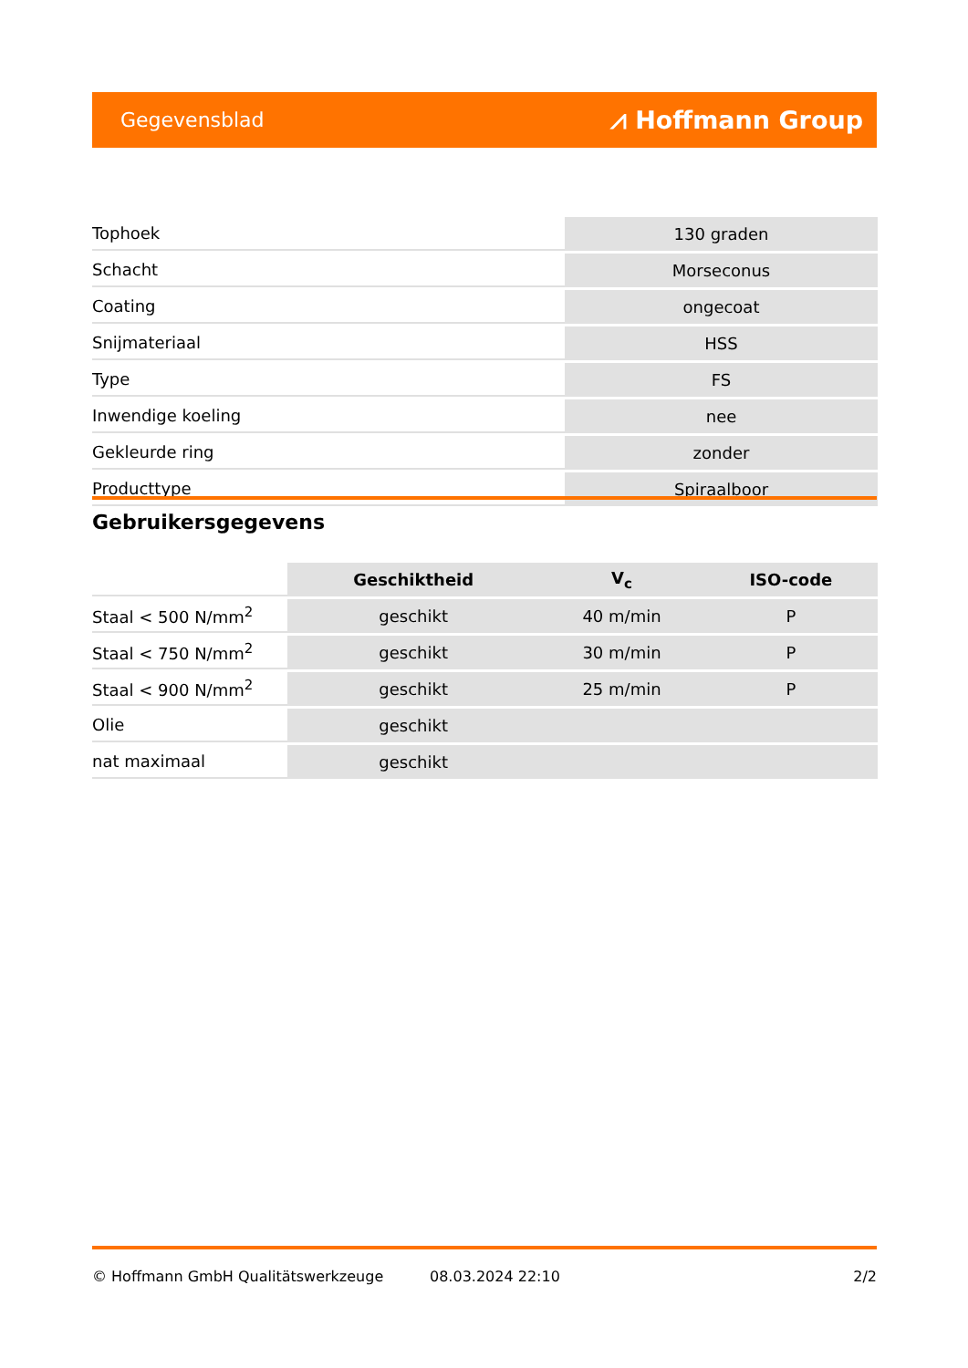Gegevensblad ⩘ Hoffmann Group
| Tophoek | 130 graden |
| Schacht | Morseconus |
| Coating | ongecoat |
| Snijmateriaal | HSS |
| Type | FS |
| Inwendige koeling | nee |
| Gekleurde ring | zonder |
| Producttype | Spiraalboor |
Gebruikersgegevens
| | Geschiktheid | V<sub>c</sub> | ISO-code |
| --- | --- | --- | --- |
| Staal < 500 N/mm<sup>2</sup> | geschikt | 40 m/min | P |
| Staal < 750 N/mm<sup>2</sup> | geschikt | 30 m/min | P |
| Staal < 900 N/mm<sup>2</sup> | geschikt | 25 m/min | P |
| Olie | geschikt | | |
| nat maximaal | geschikt | | |
© Hoffmann GmbH Qualitätswerkzeuge 08.03.2024 22:10 2/2